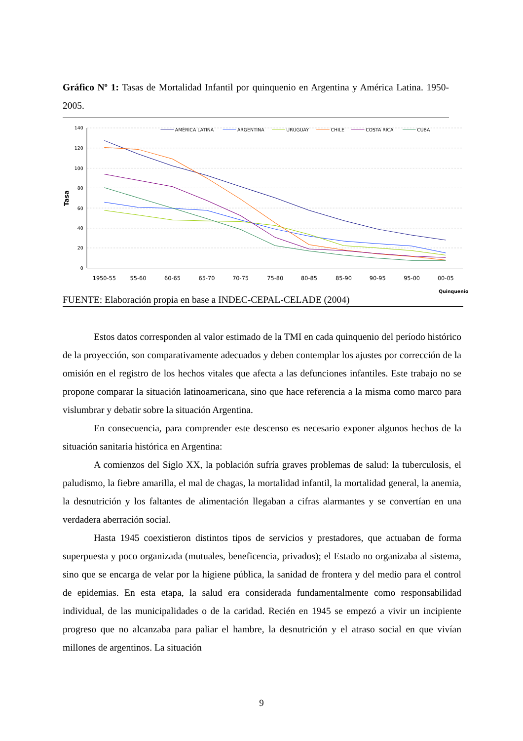Gráfico Nº 1: Tasas de Mortalidad Infantil por quinquenio en Argentina y América Latina. 1950-2005.
140
120
100
80
60
40
20
0
Tasa
1950-55
55-60
60-65
65-70
70-75
75-80
80-85
85-90
90-95
95-00
00-05
Quinquenio
AMÉRICA LATINA
ARGENTINA
URUGUAY
CHILE
COSTA RICA
CUBA
FUENTE: Elaboración propia en base a INDEC-CEPAL-CELADE (2004)
Estos datos corresponden al valor estimado de la TMI en cada quinquenio del período histórico de la proyección, son comparativamente adecuados y deben contemplar los ajustes por corrección de la omisión en el registro de los hechos vitales que afecta a las defunciones infantiles. Este trabajo no se propone comparar la situación latinoamericana, sino que hace referencia a la misma como marco para vislumbrar y debatir sobre la situación Argentina.
En consecuencia, para comprender este descenso es necesario exponer algunos hechos de la situación sanitaria histórica en Argentina:
A comienzos del Siglo XX, la población sufría graves problemas de salud: la tuberculosis, el paludismo, la fiebre amarilla, el mal de chagas, la mortalidad infantil, la mortalidad general, la anemia, la desnutrición y los faltantes de alimentación llegaban a cifras alarmantes y se convertían en una verdadera aberración social.
Hasta 1945 coexistieron distintos tipos de servicios y prestadores, que actuaban de forma superpuesta y poco organizada (mutuales, beneficencia, privados); el Estado no organizaba al sistema, sino que se encarga de velar por la higiene pública, la sanidad de frontera y del medio para el control de epidemias. En esta etapa, la salud era considerada fundamentalmente como responsabilidad individual, de las municipalidades o de la caridad. Recién en 1945 se empezó a vivir un incipiente progreso que no alcanzaba para paliar el hambre, la desnutrición y el atraso social en que vivían millones de argentinos. La situación
9